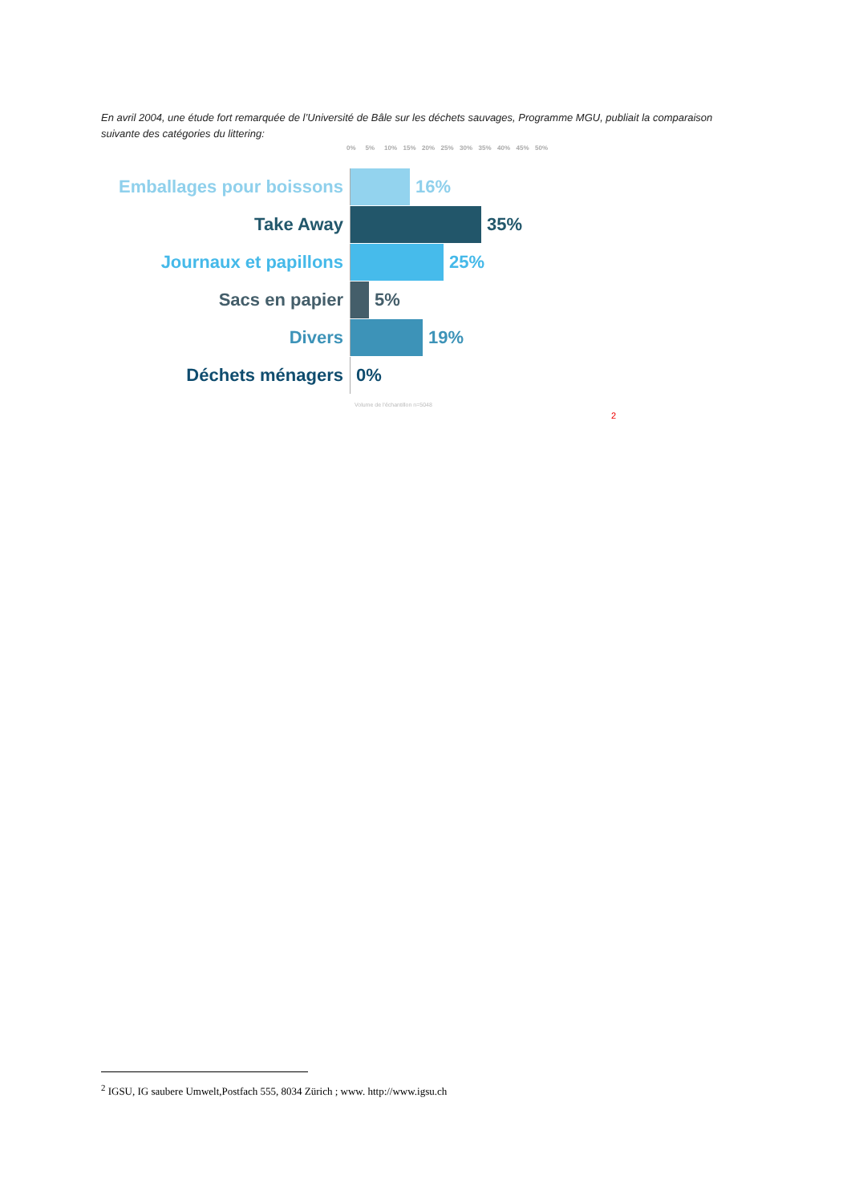En avril 2004, une étude fort remarquée de l’Université de Bâle sur les déchets sauvages, Programme MGU, publiait la comparaison suivante des catégories du littering:
0% 5% 10% 15% 20% 25% 30% 35% 40% 45% 50%
Emballages pour boissons
16%
Take Away 35%
Journaux et papillons 25%
Sacs en papier 5%
Divers 19%
Déchets ménagers 0%
Volume de l'échantillon n=5048
2
<sup>2</sup> IGSU, IG saubere Umwelt,Postfach 555, 8034 Zürich ; www. http://www.igsu.ch